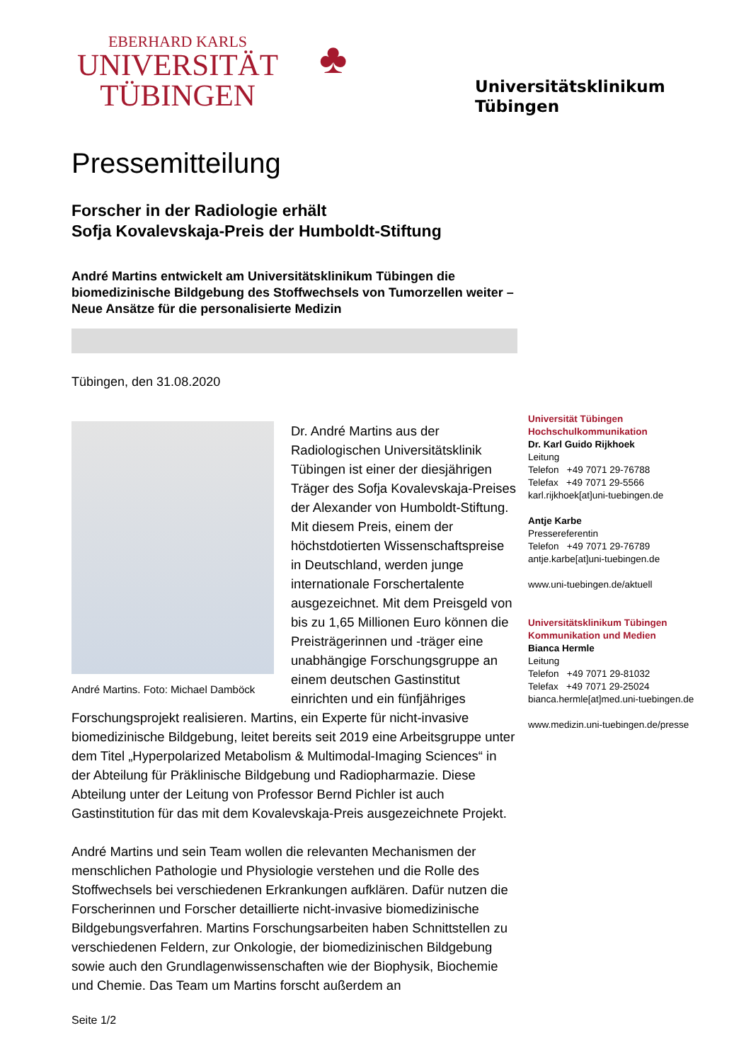EBERHARD KARLS
UNIVERSITÄT
TÜBINGEN
♣
Universitätsklinikum
Tübingen
Pressemitteilung
Forscher in der Radiologie erhält
Sofja Kovalevskaja-Preis der Humboldt-Stiftung
André Martins entwickelt am Universitätsklinikum Tübingen die biomedizinische Bildgebung des Stoffwechsels von Tumorzellen weiter – Neue Ansätze für die personalisierte Medizin
Tübingen, den 31.08.2020
André Martins. Foto: Michael Damböck
Dr. André Martins aus der Radiologischen Universitätsklinik Tübingen ist einer der diesjährigen Träger des Sofja Kovalevskaja-Preises der Alexander von Humboldt-Stiftung. Mit diesem Preis, einem der höchstdotierten Wissenschaftspreise in Deutschland, werden junge internationale Forschertalente ausgezeichnet. Mit dem Preisgeld von bis zu 1,65 Millionen Euro können die Preisträgerinnen und -träger eine unabhängige Forschungsgruppe an einem deutschen Gastinstitut einrichten und ein fünfjähriges Forschungsprojekt realisieren. Martins, ein Experte für nicht-invasive biomedizinische Bildgebung, leitet bereits seit 2019 eine Arbeitsgruppe unter dem Titel „Hyperpolarized Metabolism & Multimodal-Imaging Sciences“ in der Abteilung für Präklinische Bildgebung und Radiopharmazie. Diese Abteilung unter der Leitung von Professor Bernd Pichler ist auch Gastinstitution für das mit dem Kovalevskaja-Preis ausgezeichnete Projekt.
André Martins und sein Team wollen die relevanten Mechanismen der menschlichen Pathologie und Physiologie verstehen und die Rolle des Stoffwechsels bei verschiedenen Erkrankungen aufklären. Dafür nutzen die Forscherinnen und Forscher detaillierte nicht-invasive biomedizinische Bildgebungsverfahren. Martins Forschungsarbeiten haben Schnittstellen zu verschiedenen Feldern, zur Onkologie, der biomedizinischen Bildgebung sowie auch den Grundlagenwissenschaften wie der Biophysik, Biochemie und Chemie. Das Team um Martins forscht außerdem an
Seite 1/2
Universität Tübingen
Hochschulkommunikation
Dr. Karl Guido Rijkhoek
Leitung
Telefon +49 7071 29-76788
Telefax +49 7071 29-5566
karl.rijkhoek[at]uni-tuebingen.de
Antje Karbe
Pressereferentin
Telefon +49 7071 29-76789
antje.karbe[at]uni-tuebingen.de
www.uni-tuebingen.de/aktuell
Universitätsklinikum Tübingen
Kommunikation und Medien
Bianca Hermle
Leitung
Telefon +49 7071 29-81032
Telefax +49 7071 29-25024
bianca.hermle[at]med.uni-tuebingen.de
www.medizin.uni-tuebingen.de/presse